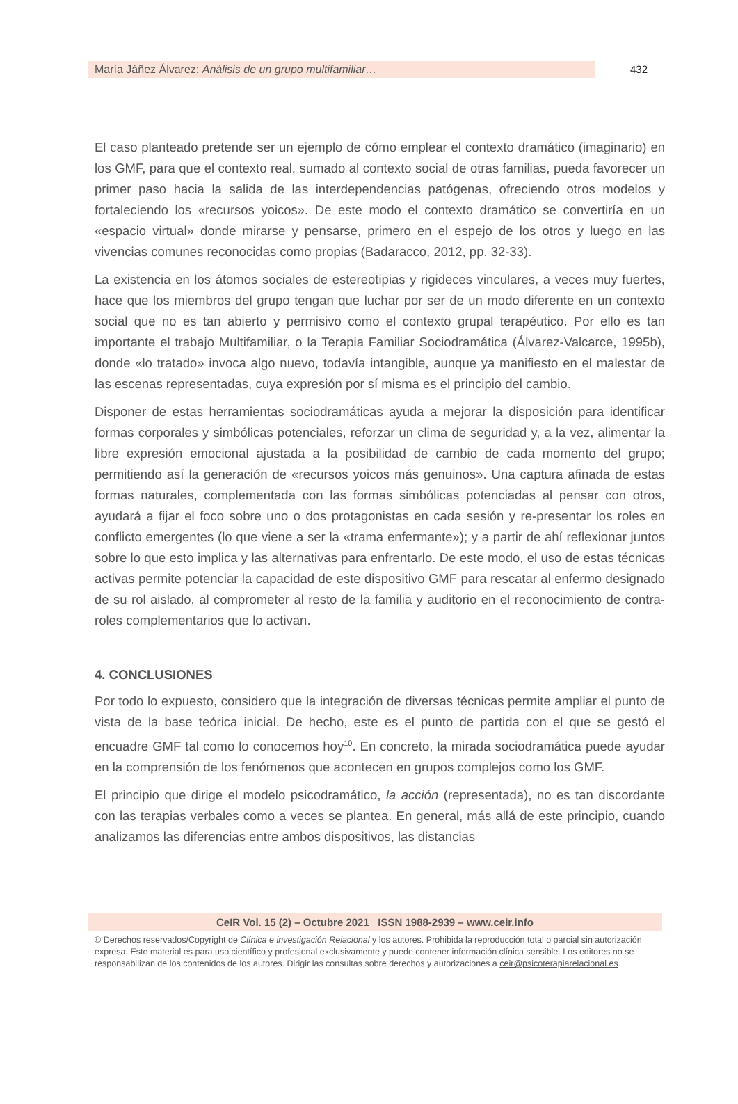María Jáñez Álvarez: Análisis de un grupo multifamiliar…
432
El caso planteado pretende ser un ejemplo de cómo emplear el contexto dramático (imaginario) en los GMF, para que el contexto real, sumado al contexto social de otras familias, pueda favorecer un primer paso hacia la salida de las interdependencias patógenas, ofreciendo otros modelos y fortaleciendo los «recursos yoicos». De este modo el contexto dramático se convertiría en un «espacio virtual» donde mirarse y pensarse, primero en el espejo de los otros y luego en las vivencias comunes reconocidas como propias (Badaracco, 2012, pp. 32-33).
La existencia en los átomos sociales de estereotipias y rigideces vinculares, a veces muy fuertes, hace que los miembros del grupo tengan que luchar por ser de un modo diferente en un contexto social que no es tan abierto y permisivo como el contexto grupal terapéutico. Por ello es tan importante el trabajo Multifamiliar, o la Terapia Familiar Sociodramática (Álvarez-Valcarce, 1995b), donde «lo tratado» invoca algo nuevo, todavía intangible, aunque ya manifiesto en el malestar de las escenas representadas, cuya expresión por sí misma es el principio del cambio.
Disponer de estas herramientas sociodramáticas ayuda a mejorar la disposición para identificar formas corporales y simbólicas potenciales, reforzar un clima de seguridad y, a la vez, alimentar la libre expresión emocional ajustada a la posibilidad de cambio de cada momento del grupo; permitiendo así la generación de «recursos yoicos más genuinos». Una captura afinada de estas formas naturales, complementada con las formas simbólicas potenciadas al pensar con otros, ayudará a fijar el foco sobre uno o dos protagonistas en cada sesión y re-presentar los roles en conflicto emergentes (lo que viene a ser la «trama enfermante»); y a partir de ahí reflexionar juntos sobre lo que esto implica y las alternativas para enfrentarlo. De este modo, el uso de estas técnicas activas permite potenciar la capacidad de este dispositivo GMF para rescatar al enfermo designado de su rol aislado, al comprometer al resto de la familia y auditorio en el reconocimiento de contra-roles complementarios que lo activan.
4. CONCLUSIONES
Por todo lo expuesto, considero que la integración de diversas técnicas permite ampliar el punto de vista de la base teórica inicial. De hecho, este es el punto de partida con el que se gestó el encuadre GMF tal como lo conocemos hoy<sup>10</sup>. En concreto, la mirada sociodramática puede ayudar en la comprensión de los fenómenos que acontecen en grupos complejos como los GMF.
El principio que dirige el modelo psicodramático, la acción (representada), no es tan discordante con las terapias verbales como a veces se plantea. En general, más allá de este principio, cuando analizamos las diferencias entre ambos dispositivos, las distancias
CeIR Vol. 15 (2) – Octubre 2021 ISSN 1988-2939 – www.ceir.info
© Derechos reservados/Copyright de Clínica e investigación Relacional y los autores. Prohibida la reproducción total o parcial sin autorización expresa. Este material es para uso científico y profesional exclusivamente y puede contener información clínica sensible. Los editores no se responsabilizan de los contenidos de los autores. Dirigir las consultas sobre derechos y autorizaciones a ceir@psicoterapiarelacional.es